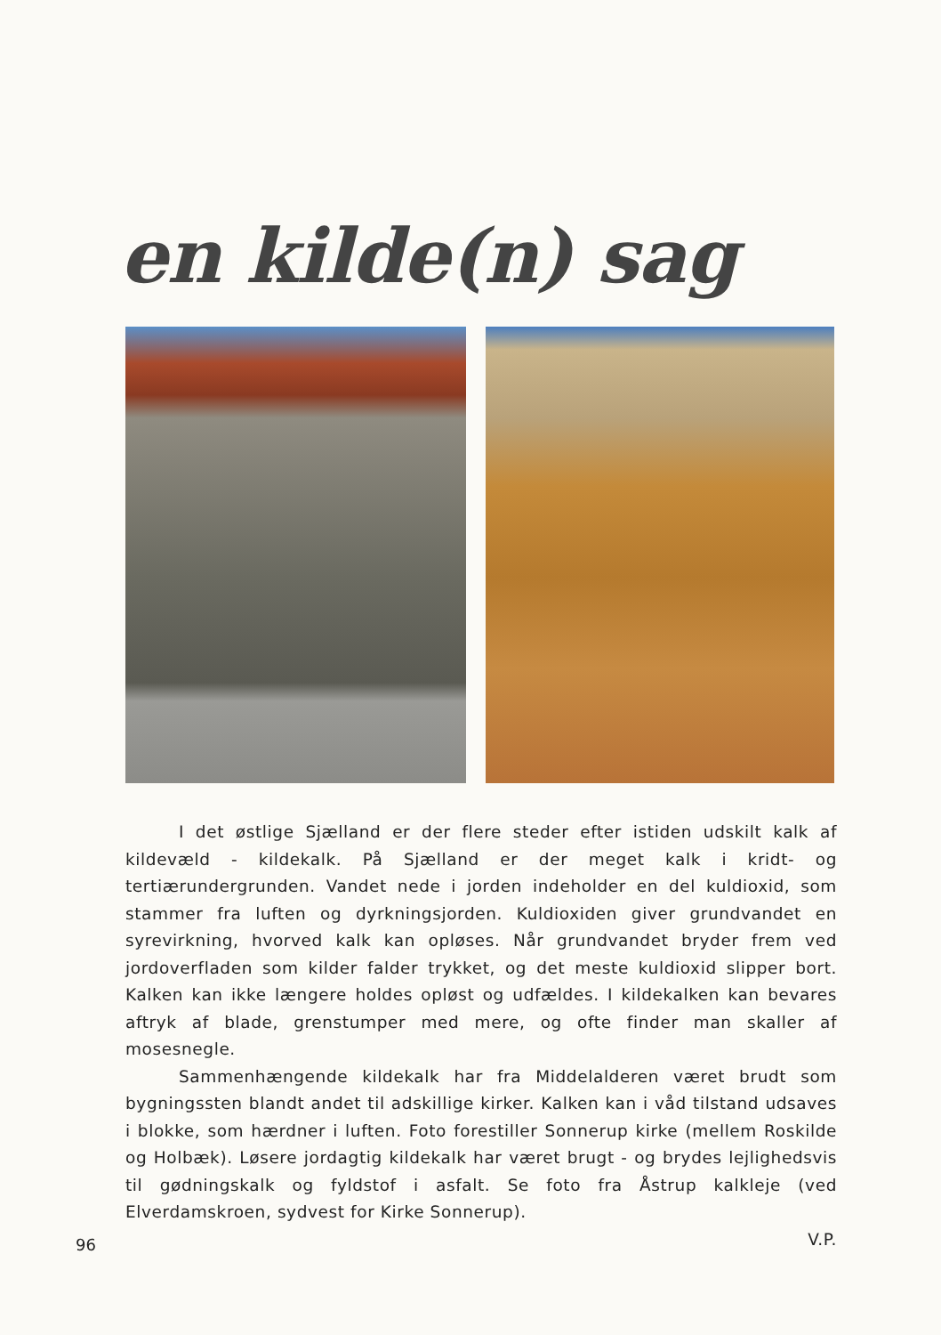en kilde(n) sag
I det østlige Sjælland er der flere steder efter istiden udskilt kalk af kildevæld - kildekalk. På Sjælland er der meget kalk i kridt- og tertiærundergrunden. Vandet nede i jorden indeholder en del kuldioxid, som stammer fra luften og dyrkningsjorden. Kuldioxiden giver grundvandet en syrevirkning, hvorved kalk kan opløses. Når grundvandet bryder frem ved jordoverfladen som kilder falder trykket, og det meste kuldioxid slipper bort. Kalken kan ikke længere holdes opløst og udfældes. I kildekalken kan bevares aftryk af blade, grenstumper med mere, og ofte finder man skaller af mosesnegle.
Sammenhængende kildekalk har fra Middelalderen været brudt som bygningssten blandt andet til adskillige kirker. Kalken kan i våd tilstand udsaves i blokke, som hærdner i luften. Foto forestiller Sonnerup kirke (mellem Roskilde og Holbæk). Løsere jordagtig kildekalk har været brugt - og brydes lejlighedsvis til gødningskalk og fyldstof i asfalt. Se foto fra Åstrup kalkleje (ved Elverdamskroen, sydvest for Kirke Sonnerup).
V.P.
96